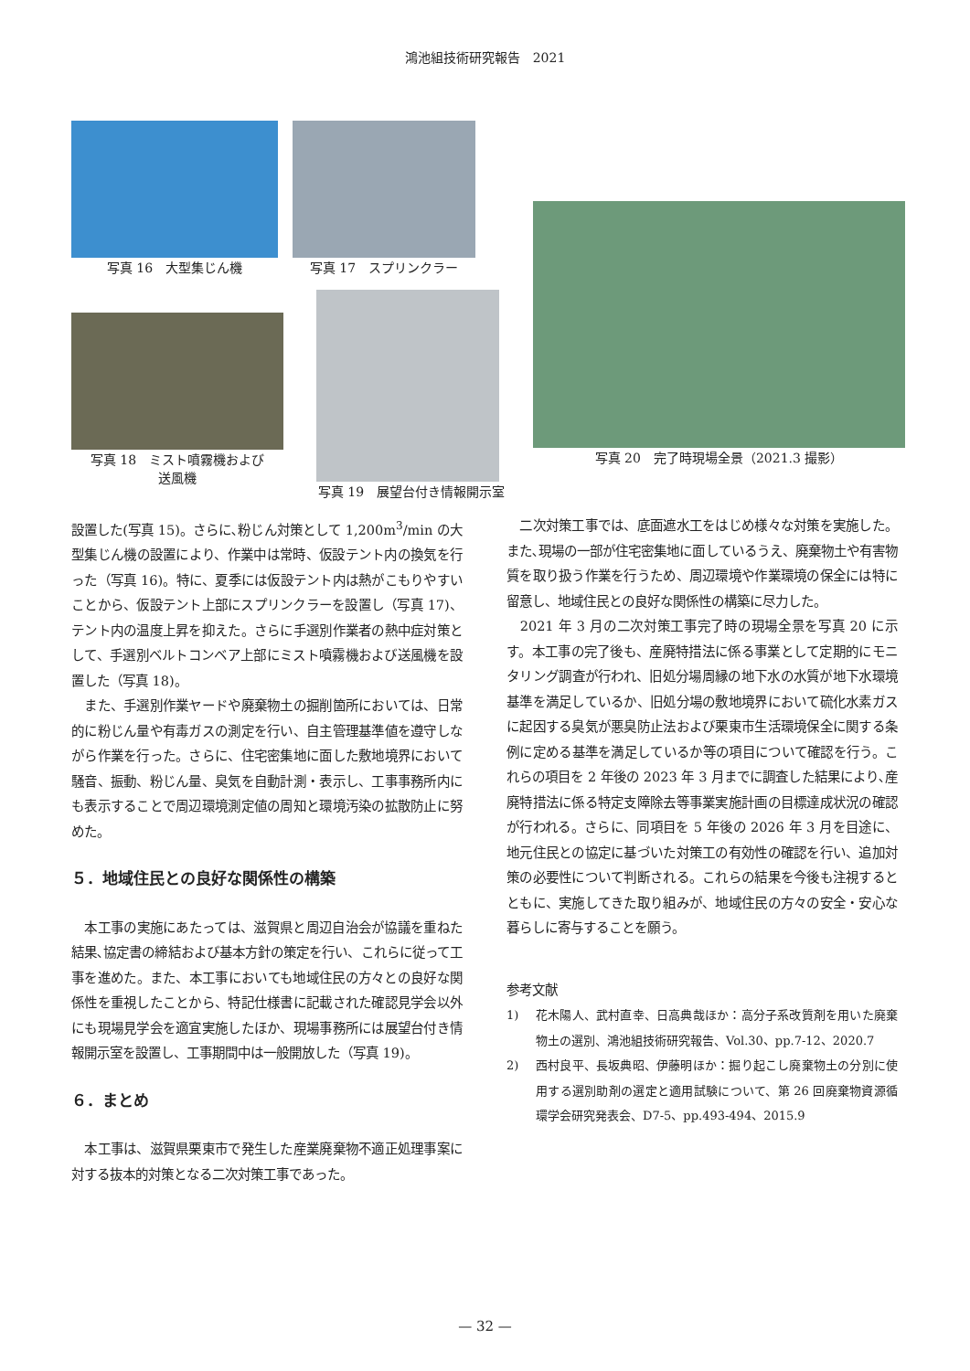鴻池組技術研究報告　2021
写真 16　大型集じん機 写真 17　スプリンクラー
写真 20　完了時現場全景（2021.3 撮影）
写真 18　ミスト噴霧機および
送風機
写真 19　展望台付き情報開示室
設置した(写真 15)。さらに､粉じん対策として 1,200m<sup>3</sup>/min の大型集じん機の設置により、作業中は常時、仮設テント内の換気を行った（写真 16)。特に、夏季には仮設テント内は熱がこもりやすいことから、仮設テント上部にスプリンクラーを設置し（写真 17)、テント内の温度上昇を抑えた。さらに手選別作業者の熱中症対策として、手選別ベルトコンベア上部にミスト噴霧機および送風機を設置した（写真 18)。
　また、手選別作業ヤードや廃棄物土の掘削箇所においては、日常的に粉じん量や有毒ガスの測定を行い、自主管理基準値を遵守しながら作業を行った。さらに、住宅密集地に面した敷地境界において騒音、振動、粉じん量、臭気を自動計測・表示し、工事事務所内にも表示することで周辺環境測定値の周知と環境汚染の拡散防止に努めた。
５．地域住民との良好な関係性の構築
　本工事の実施にあたっては、滋賀県と周辺自治会が協議を重ねた結果､協定書の締結および基本方針の策定を行い、これらに従って工事を進めた。また、本工事においても地域住民の方々との良好な関係性を重視したことから、特記仕様書に記載された確認見学会以外にも現場見学会を適宜実施したほか、現場事務所には展望台付き情報開示室を設置し、工事期間中は一般開放した（写真 19)。
６．まとめ
　本工事は、滋賀県栗東市で発生した産業廃棄物不適正処理事案に対する抜本的対策となる二次対策工事であった。
　二次対策工事では、底面遮水工をはじめ様々な対策を実施した。また､現場の一部が住宅密集地に面しているうえ、廃棄物土や有害物質を取り扱う作業を行うため、周辺環境や作業環境の保全には特に留意し、地域住民との良好な関係性の構築に尽力した。
　2021 年 3 月の二次対策工事完了時の現場全景を写真 20 に示す。本工事の完了後も、産廃特措法に係る事業として定期的にモニタリング調査が行われ、旧処分場周縁の地下水の水質が地下水環境基準を満足しているか、旧処分場の敷地境界において硫化水素ガスに起因する臭気が悪臭防止法および栗東市生活環境保全に関する条例に定める基準を満足しているか等の項目について確認を行う。これらの項目を 2 年後の 2023 年 3 月までに調査した結果により､産廃特措法に係る特定支障除去等事業実施計画の目標達成状況の確認が行われる。さらに、同項目を 5 年後の 2026 年 3 月を目途に、地元住民との協定に基づいた対策工の有効性の確認を行い、追加対策の必要性について判断される。これらの結果を今後も注視するとともに、実施してきた取り組みが、地域住民の方々の安全・安心な暮らしに寄与することを願う。
参考文献
1) 花木陽人、武村直幸、日高典哉ほか：高分子系改質剤を用いた廃棄物土の選別、鴻池組技術研究報告、Vol.30、pp.7-12、2020.7
2) 西村良平、長坂典昭、伊藤明ほか：掘り起こし廃棄物土の分別に使用する選別助剤の選定と適用試験について、第 26 回廃棄物資源循環学会研究発表会、D7-5、pp.493-494、2015.9
— 32 —